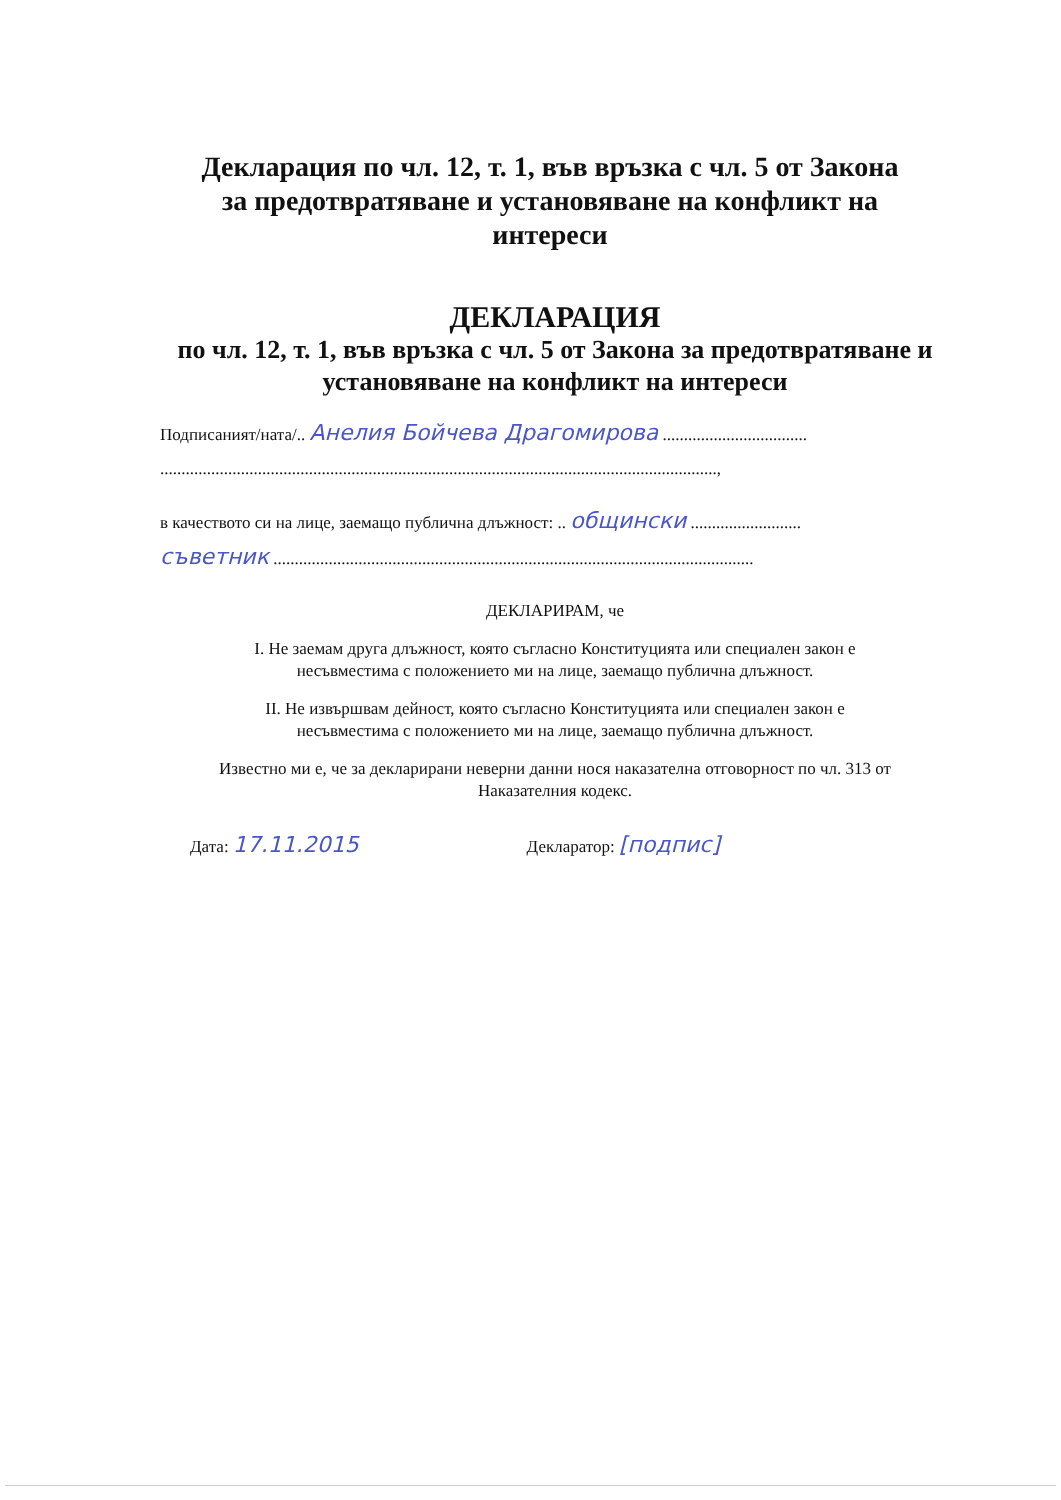Декларация по чл. 12, т. 1, във връзка с чл. 5 от Закона за предотвратяване и установяване на конфликт на интереси
ДЕКЛАРАЦИЯ
по чл. 12, т. 1, във връзка с чл. 5 от Закона за предотвратяване и установяване на конфликт на интереси
Подписаният/ната/.. Анелия Бойчева Драгомирова ..................................
...................................................................................................................................,
в качеството си на лице, заемащо публична длъжност: .. общински ..........................
съветник .................................................................................................................
ДЕКЛАРИРАМ, че
I. Не заемам друга длъжност, която съгласно Конституцията или специален закон е
несъвместима с положението ми на лице, заемащо публична длъжност.
II. Не извършвам дейност, която съгласно Конституцията или специален закон е
несъвместима с положението ми на лице, заемащо публична длъжност.
Известно ми е, че за декларирани неверни данни нося наказателна отговорност по чл. 313 от
Наказателния кодекс.
Дата: 17.11.2015 Декларатор: [подпис]